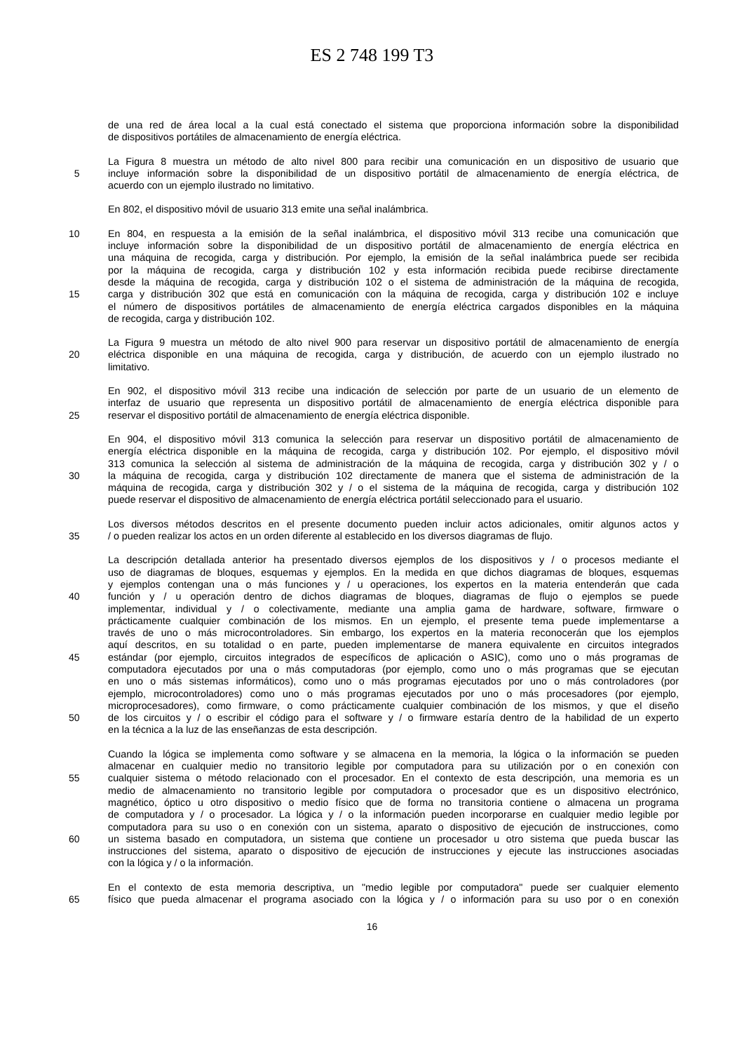ES 2 748 199 T3
de una red de área local a la cual está conectado el sistema que proporciona información sobre la disponibilidad
de dispositivos portátiles de almacenamiento de energía eléctrica.
La Figura 8 muestra un método de alto nivel 800 para recibir una comunicación en un dispositivo de usuario que
5 incluye información sobre la disponibilidad de un dispositivo portátil de almacenamiento de energía eléctrica, de
acuerdo con un ejemplo ilustrado no limitativo.
En 802, el dispositivo móvil de usuario 313 emite una señal inalámbrica.
10 En 804, en respuesta a la emisión de la señal inalámbrica, el dispositivo móvil 313 recibe una comunicación que
incluye información sobre la disponibilidad de un dispositivo portátil de almacenamiento de energía eléctrica en
una máquina de recogida, carga y distribución. Por ejemplo, la emisión de la señal inalámbrica puede ser recibida
por la máquina de recogida, carga y distribución 102 y esta información recibida puede recibirse directamente
desde la máquina de recogida, carga y distribución 102 o el sistema de administración de la máquina de recogida,
15 carga y distribución 302 que está en comunicación con la máquina de recogida, carga y distribución 102 e incluye
el número de dispositivos portátiles de almacenamiento de energía eléctrica cargados disponibles en la máquina
de recogida, carga y distribución 102.
La Figura 9 muestra un método de alto nivel 900 para reservar un dispositivo portátil de almacenamiento de energía
20 eléctrica disponible en una máquina de recogida, carga y distribución, de acuerdo con un ejemplo ilustrado no
limitativo.
En 902, el dispositivo móvil 313 recibe una indicación de selección por parte de un usuario de un elemento de
interfaz de usuario que representa un dispositivo portátil de almacenamiento de energía eléctrica disponible para
25 reservar el dispositivo portátil de almacenamiento de energía eléctrica disponible.
En 904, el dispositivo móvil 313 comunica la selección para reservar un dispositivo portátil de almacenamiento de
energía eléctrica disponible en la máquina de recogida, carga y distribución 102. Por ejemplo, el dispositivo móvil
313 comunica la selección al sistema de administración de la máquina de recogida, carga y distribución 302 y / o
30 la máquina de recogida, carga y distribución 102 directamente de manera que el sistema de administración de la
máquina de recogida, carga y distribución 302 y / o el sistema de la máquina de recogida, carga y distribución 102
puede reservar el dispositivo de almacenamiento de energía eléctrica portátil seleccionado para el usuario.
Los diversos métodos descritos en el presente documento pueden incluir actos adicionales, omitir algunos actos y
35 / o pueden realizar los actos en un orden diferente al establecido en los diversos diagramas de flujo.
La descripción detallada anterior ha presentado diversos ejemplos de los dispositivos y / o procesos mediante el
uso de diagramas de bloques, esquemas y ejemplos. En la medida en que dichos diagramas de bloques, esquemas
y ejemplos contengan una o más funciones y / u operaciones, los expertos en la materia entenderán que cada
40 función y / u operación dentro de dichos diagramas de bloques, diagramas de flujo o ejemplos se puede
implementar, individual y / o colectivamente, mediante una amplia gama de hardware, software, firmware o
prácticamente cualquier combinación de los mismos. En un ejemplo, el presente tema puede implementarse a
través de uno o más microcontroladores. Sin embargo, los expertos en la materia reconocerán que los ejemplos
aquí descritos, en su totalidad o en parte, pueden implementarse de manera equivalente en circuitos integrados
45 estándar (por ejemplo, circuitos integrados de específicos de aplicación o ASIC), como uno o más programas de
computadora ejecutados por una o más computadoras (por ejemplo, como uno o más programas que se ejecutan
en uno o más sistemas informáticos), como uno o más programas ejecutados por uno o más controladores (por
ejemplo, microcontroladores) como uno o más programas ejecutados por uno o más procesadores (por ejemplo,
microprocesadores), como firmware, o como prácticamente cualquier combinación de los mismos, y que el diseño
50 de los circuitos y / o escribir el código para el software y / o firmware estaría dentro de la habilidad de un experto
en la técnica a la luz de las enseñanzas de esta descripción.
Cuando la lógica se implementa como software y se almacena en la memoria, la lógica o la información se pueden
almacenar en cualquier medio no transitorio legible por computadora para su utilización por o en conexión con
55 cualquier sistema o método relacionado con el procesador. En el contexto de esta descripción, una memoria es un
medio de almacenamiento no transitorio legible por computadora o procesador que es un dispositivo electrónico,
magnético, óptico u otro dispositivo o medio físico que de forma no transitoria contiene o almacena un programa
de computadora y / o procesador. La lógica y / o la información pueden incorporarse en cualquier medio legible por
computadora para su uso o en conexión con un sistema, aparato o dispositivo de ejecución de instrucciones, como
60 un sistema basado en computadora, un sistema que contiene un procesador u otro sistema que pueda buscar las
instrucciones del sistema, aparato o dispositivo de ejecución de instrucciones y ejecute las instrucciones asociadas
con la lógica y / o la información.
En el contexto de esta memoria descriptiva, un "medio legible por computadora" puede ser cualquier elemento
65 físico que pueda almacenar el programa asociado con la lógica y / o información para su uso por o en conexión
16